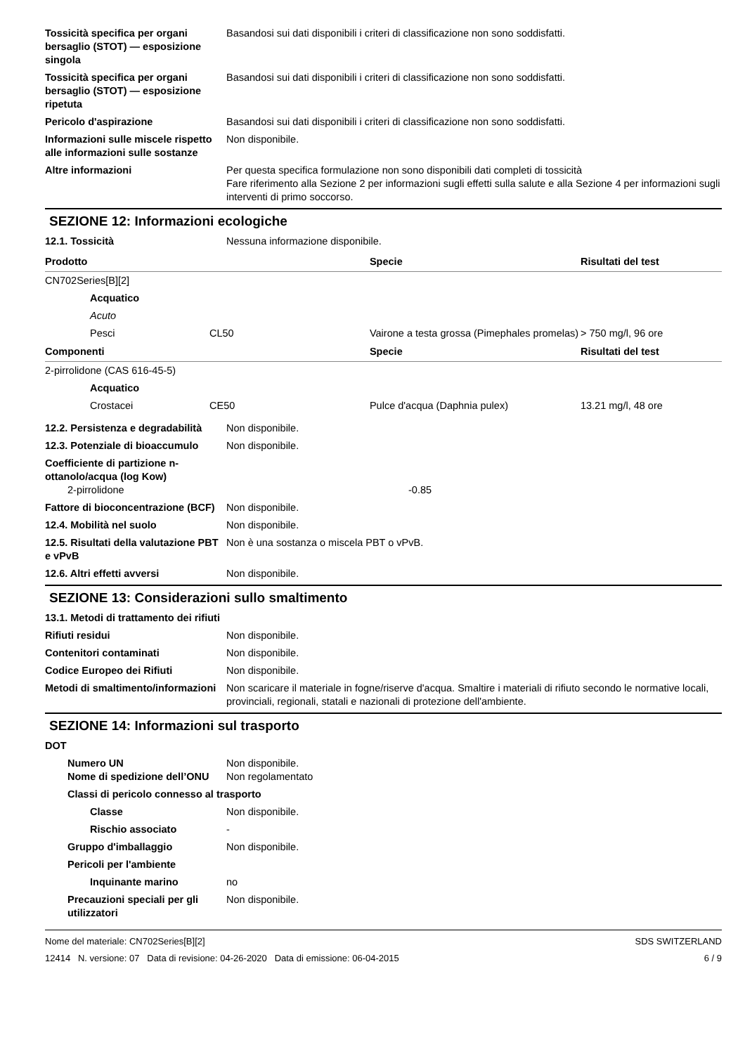Tossicità specifica per organi bersaglio (STOT) — esposizione singola
Basandosi sui dati disponibili i criteri di classificazione non sono soddisfatti.
Tossicità specifica per organi bersaglio (STOT) — esposizione ripetuta
Basandosi sui dati disponibili i criteri di classificazione non sono soddisfatti.
Pericolo d'aspirazione Basandosi sui dati disponibili i criteri di classificazione non sono soddisfatti.
Informazioni sulle miscele rispetto alle informazioni sulle sostanze
Non disponibile.
Altre informazioni Per questa specifica formulazione non sono disponibili dati completi di tossicità
Fare riferimento alla Sezione 2 per informazioni sugli effetti sulla salute e alla Sezione 4 per informazioni sugli interventi di primo soccorso.
SEZIONE 12: Informazioni ecologiche
12.1. Tossicità Nessuna informazione disponibile.
| Prodotto | | | Specie | Risultati del test |
| --- | --- | --- | --- | --- |
| CN702Series[B][2] | | | | |
| | Acquatico | | | |
| | Acuto | | | |
| | Pesci | CL50 | Vairone a testa grossa (Pimephales promelas) | > 750 mg/l, 96 ore |
| Componenti | | | Specie | Risultati del test |
| 2-pirrolidone (CAS 616-45-5) | | | | |
| | Acquatico | | | |
| | Crostacei | CE50 | Pulce d'acqua (Daphnia pulex) | 13.21 mg/l, 48 ore |
12.2. Persistenza e degradabilità
Non disponibile.
12.3. Potenziale di bioaccumulo
Non disponibile.
Coefficiente di partizione n-ottanolo/acqua (log Kow)
2-pirrolidone -0.85
Fattore di bioconcentrazione (BCF)
Non disponibile.
12.4. Mobilità nel suolo Non disponibile.
12.5. Risultati della valutazione PBT e vPvB
Non è una sostanza o miscela PBT o vPvB.
12.6. Altri effetti avversi Non disponibile.
SEZIONE 13: Considerazioni sullo smaltimento
13.1. Metodi di trattamento dei rifiuti
Rifiuti residui Non disponibile.
Contenitori contaminati Non disponibile.
Codice Europeo dei Rifiuti Non disponibile.
Metodi di smaltimento/informazioni
Non scaricare il materiale in fogne/riserve d'acqua. Smaltire i materiali di rifiuto secondo le normative locali, provinciali, regionali, statali e nazionali di protezione dell'ambiente.
SEZIONE 14: Informazioni sul trasporto
DOT
Numero UN Non disponibile.
Nome di spedizione dell’ONU
Non regolamentato
Classi di pericolo connesso al trasporto
Classe Non disponibile.
Rischio associato -
Gruppo d'imballaggio Non disponibile.
Pericoli per l'ambiente
Inquinante marino no
Precauzioni speciali per gli utilizzatori
Non disponibile.
Nome del materiale: CN702Series[B][2]
12414 N. versione: 07 Data di revisione: 04-26-2020 Data di emissione: 06-04-2015
SDS SWITZERLAND
6 / 9